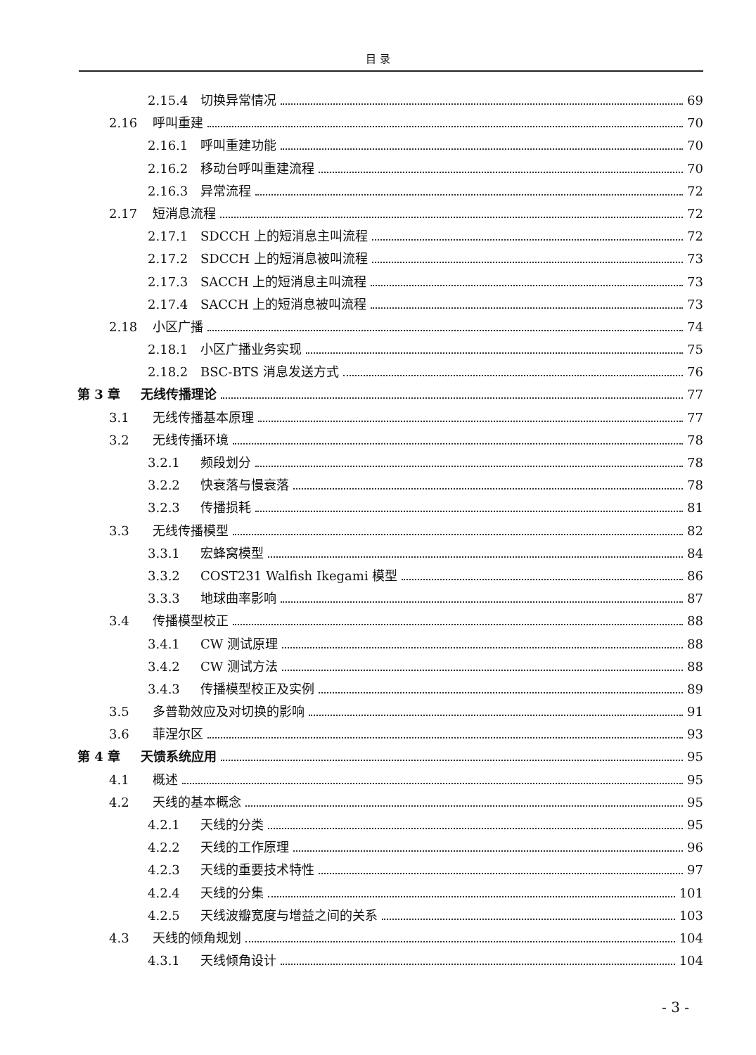目 录
2.15.4 切换异常情况 69
2.16 呼叫重建 70
2.16.1 呼叫重建功能 70
2.16.2 移动台呼叫重建流程 70
2.16.3 异常流程 72
2.17 短消息流程 72
2.17.1 SDCCH 上的短消息主叫流程 72
2.17.2 SDCCH 上的短消息被叫流程 73
2.17.3 SACCH 上的短消息主叫流程 73
2.17.4 SACCH 上的短消息被叫流程 73
2.18 小区广播 74
2.18.1 小区广播业务实现 75
2.18.2 BSC-BTS 消息发送方式 76
第 3 章 无线传播理论 77
3.1 无线传播基本原理 77
3.2 无线传播环境 78
3.2.1 频段划分 78
3.2.2 快衰落与慢衰落 78
3.2.3 传播损耗 81
3.3 无线传播模型 82
3.3.1 宏蜂窝模型 84
3.3.2 COST231 Walfish Ikegami 模型 86
3.3.3 地球曲率影响 87
3.4 传播模型校正 88
3.4.1 CW 测试原理 88
3.4.2 CW 测试方法 88
3.4.3 传播模型校正及实例 89
3.5 多普勒效应及对切换的影响 91
3.6 菲涅尔区 93
第 4 章 天馈系统应用 95
4.1 概述 95
4.2 天线的基本概念 95
4.2.1 天线的分类 95
4.2.2 天线的工作原理 96
4.2.3 天线的重要技术特性 97
4.2.4 天线的分集 101
4.2.5 天线波瓣宽度与增益之间的关系 103
4.3 天线的倾角规划 104
4.3.1 天线倾角设计 104
- 3 -